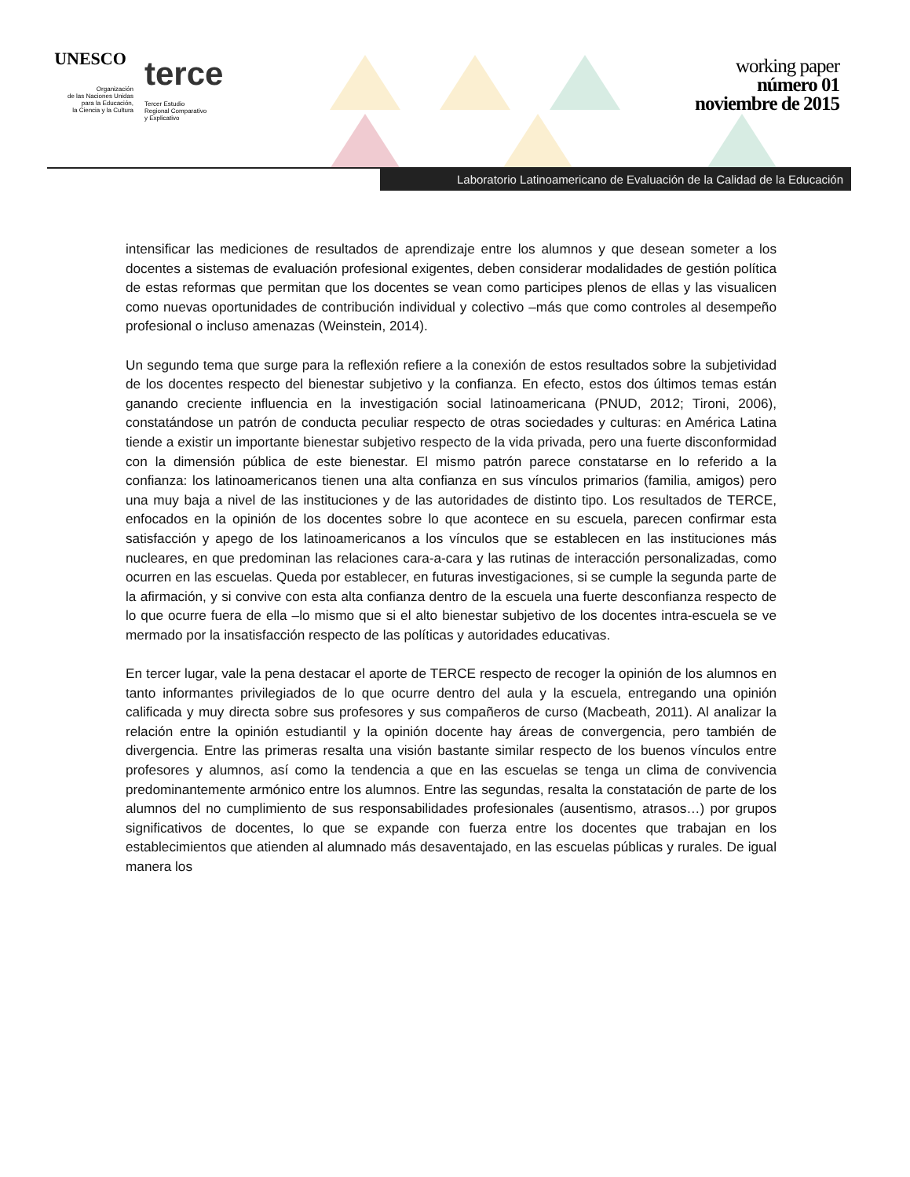UNESCO
Organización
de las Naciones Unidas
para la Educación,
la Ciencia y la Cultura
terce
Tercer Estudio
Regional Comparativo
y Explicativo
working paper
número 01
noviembre de 2015
Laboratorio Latinoamericano de Evaluación de la Calidad de la Educación
intensificar las mediciones de resultados de aprendizaje entre los alumnos y que desean someter a los docentes a sistemas de evaluación profesional exigentes, deben considerar modalidades de gestión política de estas reformas que permitan que los docentes se vean como participes plenos de ellas y las visualicen como nuevas oportunidades de contribución individual y colectivo –más que como controles al desempeño profesional o incluso amenazas (Weinstein, 2014).
Un segundo tema que surge para la reflexión refiere a la conexión de estos resultados sobre la subjetividad de los docentes respecto del bienestar subjetivo y la confianza. En efecto, estos dos últimos temas están ganando creciente influencia en la investigación social latinoamericana (PNUD, 2012; Tironi, 2006), constatándose un patrón de conducta peculiar respecto de otras sociedades y culturas: en América Latina tiende a existir un importante bienestar subjetivo respecto de la vida privada, pero una fuerte disconformidad con la dimensión pública de este bienestar. El mismo patrón parece constatarse en lo referido a la confianza: los latinoamericanos tienen una alta confianza en sus vínculos primarios (familia, amigos) pero una muy baja a nivel de las instituciones y de las autoridades de distinto tipo. Los resultados de TERCE, enfocados en la opinión de los docentes sobre lo que acontece en su escuela, parecen confirmar esta satisfacción y apego de los latinoamericanos a los vínculos que se establecen en las instituciones más nucleares, en que predominan las relaciones cara-a-cara y las rutinas de interacción personalizadas, como ocurren en las escuelas. Queda por establecer, en futuras investigaciones, si se cumple la segunda parte de la afirmación, y si convive con esta alta confianza dentro de la escuela una fuerte desconfianza respecto de lo que ocurre fuera de ella –lo mismo que si el alto bienestar subjetivo de los docentes intra-escuela se ve mermado por la insatisfacción respecto de las políticas y autoridades educativas.
En tercer lugar, vale la pena destacar el aporte de TERCE respecto de recoger la opinión de los alumnos en tanto informantes privilegiados de lo que ocurre dentro del aula y la escuela, entregando una opinión calificada y muy directa sobre sus profesores y sus compañeros de curso (Macbeath, 2011). Al analizar la relación entre la opinión estudiantil y la opinión docente hay áreas de convergencia, pero también de divergencia. Entre las primeras resalta una visión bastante similar respecto de los buenos vínculos entre profesores y alumnos, así como la tendencia a que en las escuelas se tenga un clima de convivencia predominantemente armónico entre los alumnos. Entre las segundas, resalta la constatación de parte de los alumnos del no cumplimiento de sus responsabilidades profesionales (ausentismo, atrasos…) por grupos significativos de docentes, lo que se expande con fuerza entre los docentes que trabajan en los establecimientos que atienden al alumnado más desaventajado, en las escuelas públicas y rurales. De igual manera los